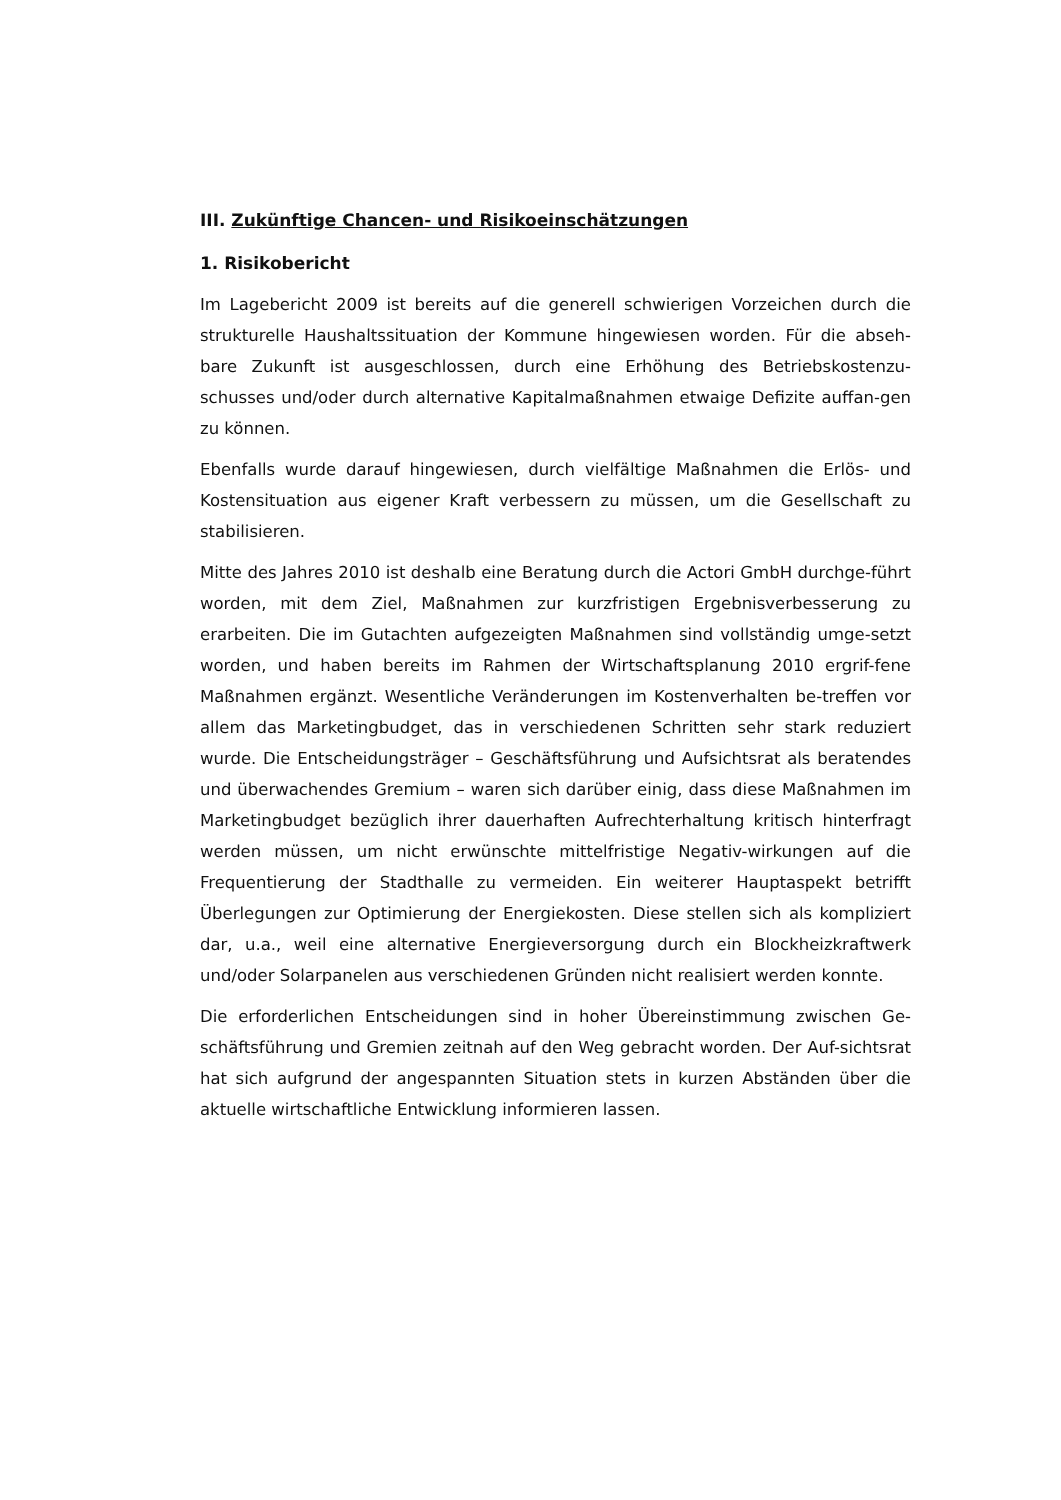III. Zukünftige Chancen- und Risikoeinschätzungen
1. Risikobericht
Im Lagebericht 2009 ist bereits auf die generell schwierigen Vorzeichen durch die strukturelle Haushaltssituation der Kommune hingewiesen worden. Für die abseh-bare Zukunft ist ausgeschlossen, durch eine Erhöhung des Betriebskostenzu-schusses und/oder durch alternative Kapitalmaßnahmen etwaige Defizite auffan-gen zu können.
Ebenfalls wurde darauf hingewiesen, durch vielfältige Maßnahmen die Erlös- und Kostensituation aus eigener Kraft verbessern zu müssen, um die Gesellschaft zu stabilisieren.
Mitte des Jahres 2010 ist deshalb eine Beratung durch die Actori GmbH durchge-führt worden, mit dem Ziel, Maßnahmen zur kurzfristigen Ergebnisverbesserung zu erarbeiten. Die im Gutachten aufgezeigten Maßnahmen sind vollständig umge-setzt worden, und haben bereits im Rahmen der Wirtschaftsplanung 2010 ergrif-fene Maßnahmen ergänzt. Wesentliche Veränderungen im Kostenverhalten be-treffen vor allem das Marketingbudget, das in verschiedenen Schritten sehr stark reduziert wurde. Die Entscheidungsträger – Geschäftsführung und Aufsichtsrat als beratendes und überwachendes Gremium – waren sich darüber einig, dass diese Maßnahmen im Marketingbudget bezüglich ihrer dauerhaften Aufrechterhaltung kritisch hinterfragt werden müssen, um nicht erwünschte mittelfristige Negativ-wirkungen auf die Frequentierung der Stadthalle zu vermeiden. Ein weiterer Hauptaspekt betrifft Überlegungen zur Optimierung der Energiekosten. Diese stellen sich als kompliziert dar, u.a., weil eine alternative Energieversorgung durch ein Blockheizkraftwerk und/oder Solarpanelen aus verschiedenen Gründen nicht realisiert werden konnte.
Die erforderlichen Entscheidungen sind in hoher Übereinstimmung zwischen Ge-schäftsführung und Gremien zeitnah auf den Weg gebracht worden. Der Auf-sichtsrat hat sich aufgrund der angespannten Situation stets in kurzen Abständen über die aktuelle wirtschaftliche Entwicklung informieren lassen.